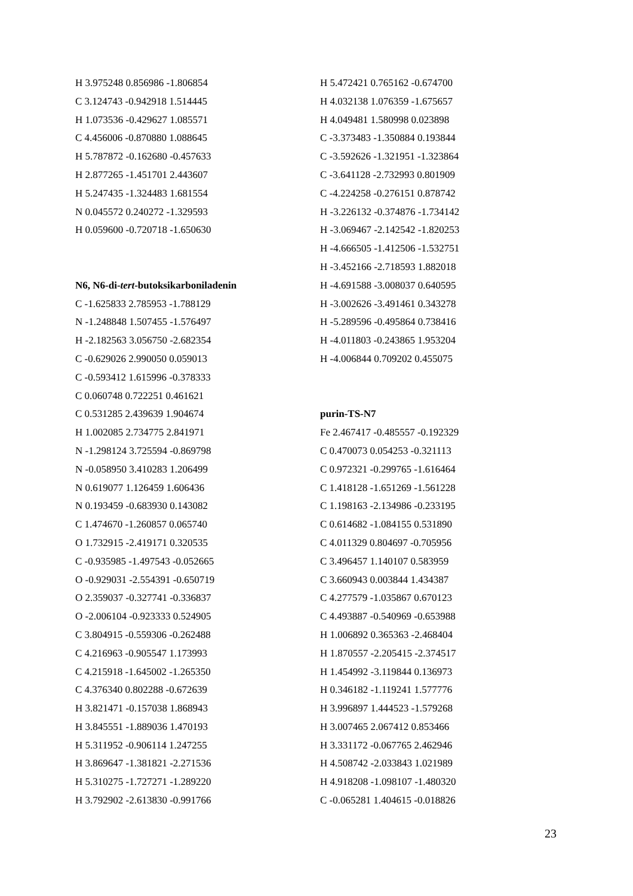H 3.975248 0.856986 -1.806854
C 3.124743 -0.942918 1.514445
H 1.073536 -0.429627 1.085571
C 4.456006 -0.870880 1.088645
H 5.787872 -0.162680 -0.457633
H 2.877265 -1.451701 2.443607
H 5.247435 -1.324483 1.681554
N 0.045572 0.240272 -1.329593
H 0.059600 -0.720718 -1.650630
N6, N6-di-tert-butoksikarboniladenin
C -1.625833 2.785953 -1.788129
N -1.248848 1.507455 -1.576497
H -2.182563 3.056750 -2.682354
C -0.629026 2.990050 0.059013
C -0.593412 1.615996 -0.378333
C 0.060748 0.722251 0.461621
C 0.531285 2.439639 1.904674
H 1.002085 2.734775 2.841971
N -1.298124 3.725594 -0.869798
N -0.058950 3.410283 1.206499
N 0.619077 1.126459 1.606436
N 0.193459 -0.683930 0.143082
C 1.474670 -1.260857 0.065740
O 1.732915 -2.419171 0.320535
C -0.935985 -1.497543 -0.052665
O -0.929031 -2.554391 -0.650719
O 2.359037 -0.327741 -0.336837
O -2.006104 -0.923333 0.524905
C 3.804915 -0.559306 -0.262488
C 4.216963 -0.905547 1.173993
C 4.215918 -1.645002 -1.265350
C 4.376340 0.802288 -0.672639
H 3.821471 -0.157038 1.868943
H 3.845551 -1.889036 1.470193
H 5.311952 -0.906114 1.247255
H 3.869647 -1.381821 -2.271536
H 5.310275 -1.727271 -1.289220
H 3.792902 -2.613830 -0.991766
H 5.472421 0.765162 -0.674700
H 4.032138 1.076359 -1.675657
H 4.049481 1.580998 0.023898
C -3.373483 -1.350884 0.193844
C -3.592626 -1.321951 -1.323864
C -3.641128 -2.732993 0.801909
C -4.224258 -0.276151 0.878742
H -3.226132 -0.374876 -1.734142
H -3.069467 -2.142542 -1.820253
H -4.666505 -1.412506 -1.532751
H -3.452166 -2.718593 1.882018
H -4.691588 -3.008037 0.640595
H -3.002626 -3.491461 0.343278
H -5.289596 -0.495864 0.738416
H -4.011803 -0.243865 1.953204
H -4.006844 0.709202 0.455075
purin-TS-N7
Fe 2.467417 -0.485557 -0.192329
C 0.470073 0.054253 -0.321113
C 0.972321 -0.299765 -1.616464
C 1.418128 -1.651269 -1.561228
C 1.198163 -2.134986 -0.233195
C 0.614682 -1.084155 0.531890
C 4.011329 0.804697 -0.705956
C 3.496457 1.140107 0.583959
C 3.660943 0.003844 1.434387
C 4.277579 -1.035867 0.670123
C 4.493887 -0.540969 -0.653988
H 1.006892 0.365363 -2.468404
H 1.870557 -2.205415 -2.374517
H 1.454992 -3.119844 0.136973
H 0.346182 -1.119241 1.577776
H 3.996897 1.444523 -1.579268
H 3.007465 2.067412 0.853466
H 3.331172 -0.067765 2.462946
H 4.508742 -2.033843 1.021989
H 4.918208 -1.098107 -1.480320
C -0.065281 1.404615 -0.018826
23